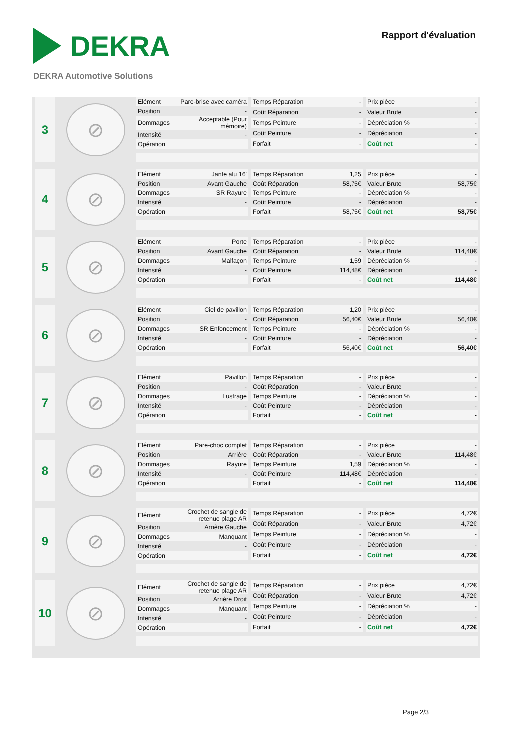DEKRA
DEKRA Automotive Solutions
Rapport d'évaluation
3
⊘
| Elément | Pare-brise avec caméra |
| Position | - |
| Dommages | Acceptable (Pour mémoire) |
| Intensité | - |
| Opération | |
| Temps Réparation | - |
| Coût Réparation | - |
| Temps Peinture | - |
| Coût Peinture | - |
| Forfait | - |
| Prix pièce | - |
| Valeur Brute | - |
| Dépréciation % | - |
| Dépréciation | - |
| Coût net | - |
4
⊘
| Elément | Jante alu 16' |
| Position | Avant Gauche |
| Dommages | SR Rayure |
| Intensité | - |
| Opération | |
| Temps Réparation | 1,25 |
| Coût Réparation | 58,75€ |
| Temps Peinture | - |
| Coût Peinture | - |
| Forfait | 58,75€ |
| Prix pièce | - |
| Valeur Brute | 58,75€ |
| Dépréciation % | - |
| Dépréciation | - |
| Coût net | 58,75€ |
5
⊘
| Elément | Porte |
| Position | Avant Gauche |
| Dommages | Malfaçon |
| Intensité | - |
| Opération | |
| Temps Réparation | - |
| Coût Réparation | - |
| Temps Peinture | 1,59 |
| Coût Peinture | 114,48€ |
| Forfait | - |
| Prix pièce | - |
| Valeur Brute | 114,48€ |
| Dépréciation % | - |
| Dépréciation | - |
| Coût net | 114,48€ |
6
⊘
| Elément | Ciel de pavillon |
| Position | - |
| Dommages | SR Enfoncement |
| Intensité | - |
| Opération | |
| Temps Réparation | 1,20 |
| Coût Réparation | 56,40€ |
| Temps Peinture | - |
| Coût Peinture | - |
| Forfait | 56,40€ |
| Prix pièce | - |
| Valeur Brute | 56,40€ |
| Dépréciation % | - |
| Dépréciation | - |
| Coût net | 56,40€ |
7
⊘
| Elément | Pavillon |
| Position | - |
| Dommages | Lustrage |
| Intensité | - |
| Opération | |
| Temps Réparation | - |
| Coût Réparation | - |
| Temps Peinture | - |
| Coût Peinture | - |
| Forfait | - |
| Prix pièce | - |
| Valeur Brute | - |
| Dépréciation % | - |
| Dépréciation | - |
| Coût net | - |
8
⊘
| Elément | Pare-choc complet |
| Position | Arrière |
| Dommages | Rayure |
| Intensité | - |
| Opération | |
| Temps Réparation | - |
| Coût Réparation | - |
| Temps Peinture | 1,59 |
| Coût Peinture | 114,48€ |
| Forfait | - |
| Prix pièce | - |
| Valeur Brute | 114,48€ |
| Dépréciation % | - |
| Dépréciation | - |
| Coût net | 114,48€ |
9
⊘
| Elément | Crochet de sangle de retenue plage AR |
| Position | Arrière Gauche |
| Dommages | Manquant |
| Intensité | - |
| Opération | |
| Temps Réparation | - |
| Coût Réparation | - |
| Temps Peinture | - |
| Coût Peinture | - |
| Forfait | - |
| Prix pièce | 4,72€ |
| Valeur Brute | 4,72€ |
| Dépréciation % | - |
| Dépréciation | - |
| Coût net | 4,72€ |
10
⊘
| Elément | Crochet de sangle de retenue plage AR |
| Position | Arrière Droit |
| Dommages | Manquant |
| Intensité | - |
| Opération | |
| Temps Réparation | - |
| Coût Réparation | - |
| Temps Peinture | - |
| Coût Peinture | - |
| Forfait | - |
| Prix pièce | 4,72€ |
| Valeur Brute | 4,72€ |
| Dépréciation % | - |
| Dépréciation | - |
| Coût net | 4,72€ |
Page 2/3